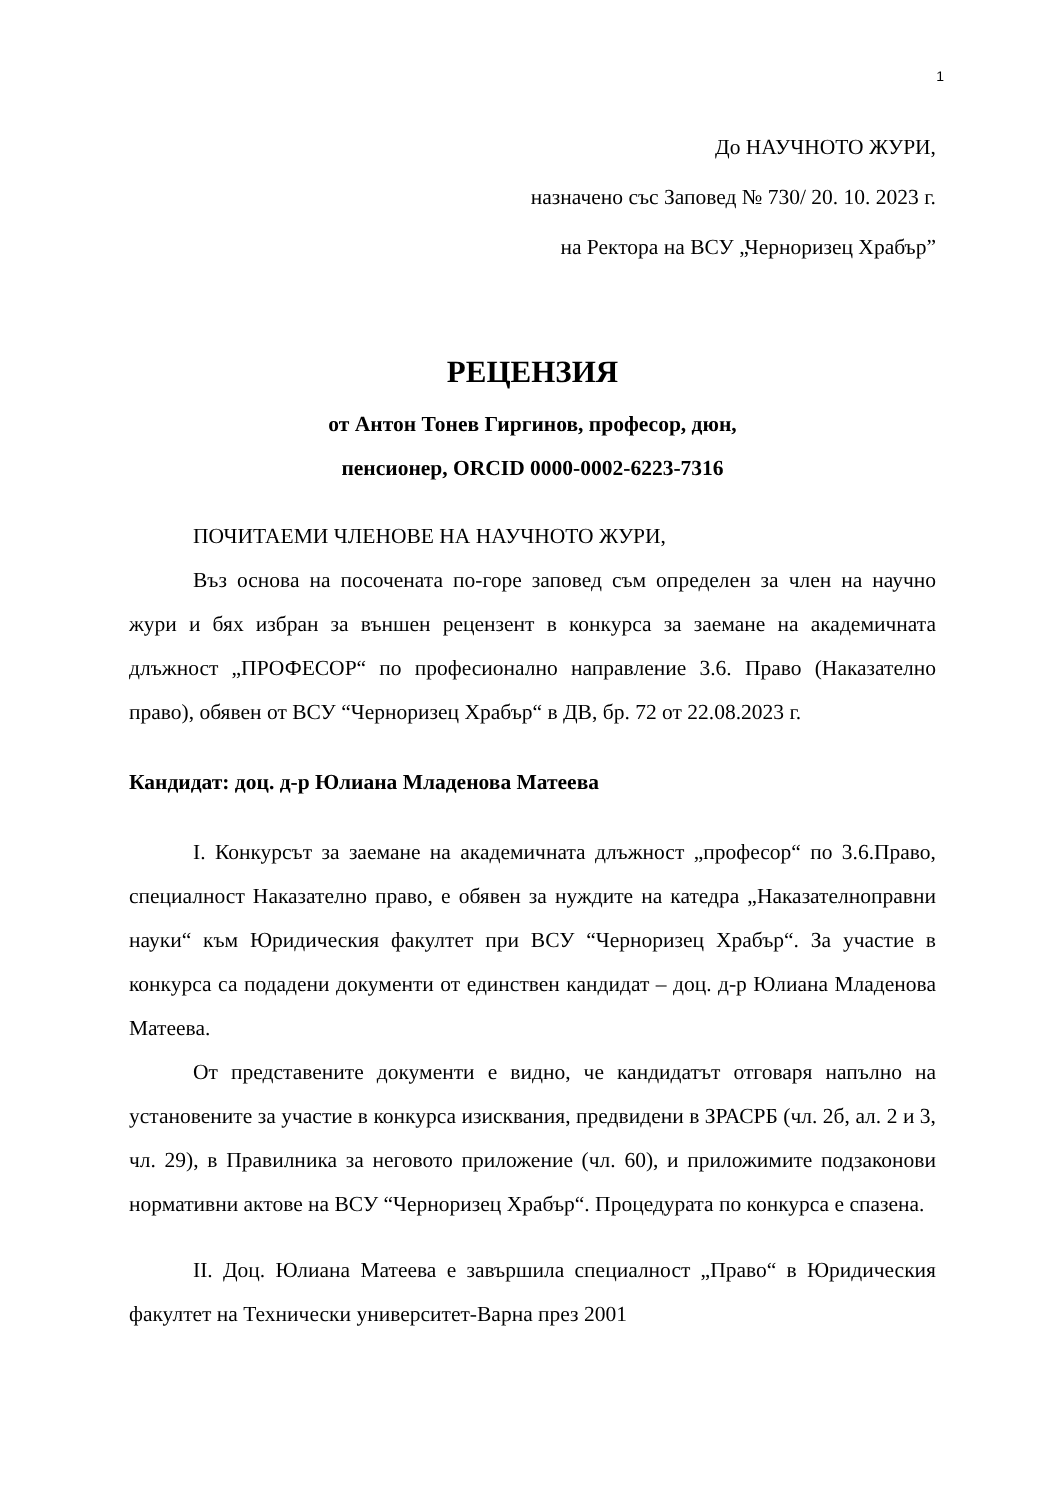1
До НАУЧНОТО ЖУРИ,
назначено със Заповед № 730/ 20. 10. 2023 г.
на Ректора на ВСУ „Черноризец Храбър”
РЕЦЕНЗИЯ
от Антон Тонев Гиргинов, професор, дюн,
пенсионер, ORCID 0000-0002-6223-7316
ПОЧИТАЕМИ ЧЛЕНОВЕ НА НАУЧНОТО ЖУРИ,
Въз основа на посочената по-горе заповед съм определен за член на научно жури и бях избран за външен рецензент в конкурса за заемане на академичната длъжност „ПРОФЕСОР“ по професионално направление 3.6. Право (Наказателно право), обявен от ВСУ “Черноризец Храбър“ в ДВ, бр. 72 от 22.08.2023 г.
Кандидат: доц. д-р Юлиана Младенова Матеева
I. Конкурсът за заемане на академичната длъжност „професор“ по 3.6.Право, специалност Наказателно право, е обявен за нуждите на катедра „Наказателноправни науки“ към Юридическия факултет при ВСУ “Черноризец Храбър“. За участие в конкурса са подадени документи от единствен кандидат – доц. д-р Юлиана Младенова Матеева.
От представените документи е видно, че кандидатът отговаря напълно на установените за участие в конкурса изисквания, предвидени в ЗРАСРБ (чл. 2б, ал. 2 и 3, чл. 29), в Правилника за неговото приложение (чл. 60), и приложимите подзаконови нормативни актове на ВСУ “Черноризец Храбър“. Процедурата по конкурса е спазена.
II. Доц. Юлиана Матеева е завършила специалност „Право“ в Юридическия факултет на Технически университет-Варна през 2001